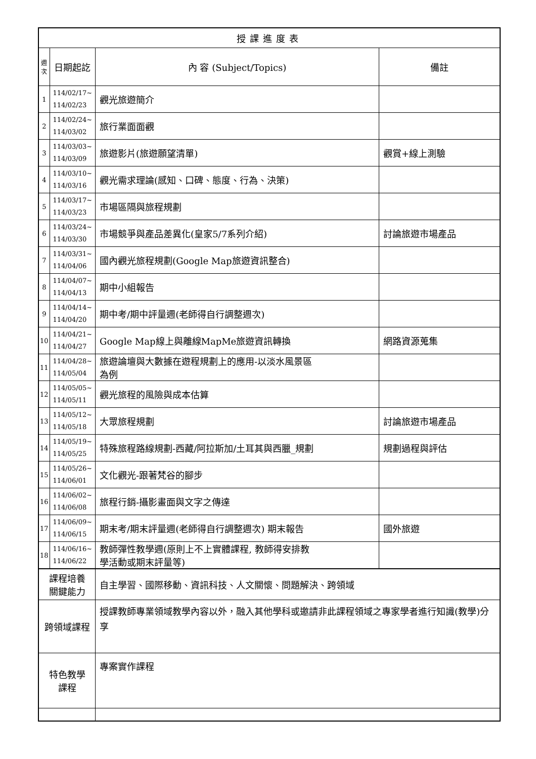| 授課進度表 | | | |
| --- | --- | --- | --- |
| 週 次 | 日期起訖 | 內 容 (Subject/Topics) | 備註 |
| 1 | 114/02/17~ 114/02/23 | 觀光旅遊簡介 | |
| 2 | 114/02/24~ 114/03/02 | 旅行業面面觀 | |
| 3 | 114/03/03~ 114/03/09 | 旅遊影片(旅遊願望清單) | 觀賞+線上測驗 |
| 4 | 114/03/10~ 114/03/16 | 觀光需求理論(感知、口碑、態度、行為、決策) | |
| 5 | 114/03/17~ 114/03/23 | 市場區隔與旅程規劃 | |
| 6 | 114/03/24~ 114/03/30 | 市場競爭與產品差異化(皇家5/7系列介紹) | 討論旅遊市場產品 |
| 7 | 114/03/31~ 114/04/06 | 國內觀光旅程規劃(Google Map旅遊資訊整合) | |
| 8 | 114/04/07~ 114/04/13 | 期中小組報告 | |
| 9 | 114/04/14~ 114/04/20 | 期中考/期中評量週(老師得自行調整週次) | |
| 10 | 114/04/21~ 114/04/27 | Google Map線上與離線MapMe旅遊資訊轉換 | 網路資源蒐集 |
| 11 | 114/04/28~ 114/05/04 | 旅遊論壇與大數據在遊程規劃上的應用-以淡水風景區 為例 | |
| 12 | 114/05/05~ 114/05/11 | 觀光旅程的風險與成本估算 | |
| 13 | 114/05/12~ 114/05/18 | 大眾旅程規劃 | 討論旅遊市場產品 |
| 14 | 114/05/19~ 114/05/25 | 特殊旅程路線規劃-西藏/阿拉斯加/土耳其與西臘_規劃 | 規劃過程與評估 |
| 15 | 114/05/26~ 114/06/01 | 文化觀光-跟著梵谷的腳步 | |
| 16 | 114/06/02~ 114/06/08 | 旅程行銷-攝影畫面與文字之傳達 | |
| 17 | 114/06/09~ 114/06/15 | 期末考/期末評量週(老師得自行調整週次) 期末報告 | 國外旅遊 |
| 18 | 114/06/16~ 114/06/22 | 教師彈性教學週(原則上不上實體課程, 教師得安排教 學活動或期末評量等) | |
| 課程培養 關鍵能力 | | 自主學習、國際移動、資訊科技、人文關懷、問題解決、跨領域 | |
| 跨領域課程 | | 授課教師專業領域教學內容以外，融入其他學科或邀請非此課程領域之專家學者進行知識(教學)分享 | |
| 特色教學 課程 | | 專案實作課程 | |